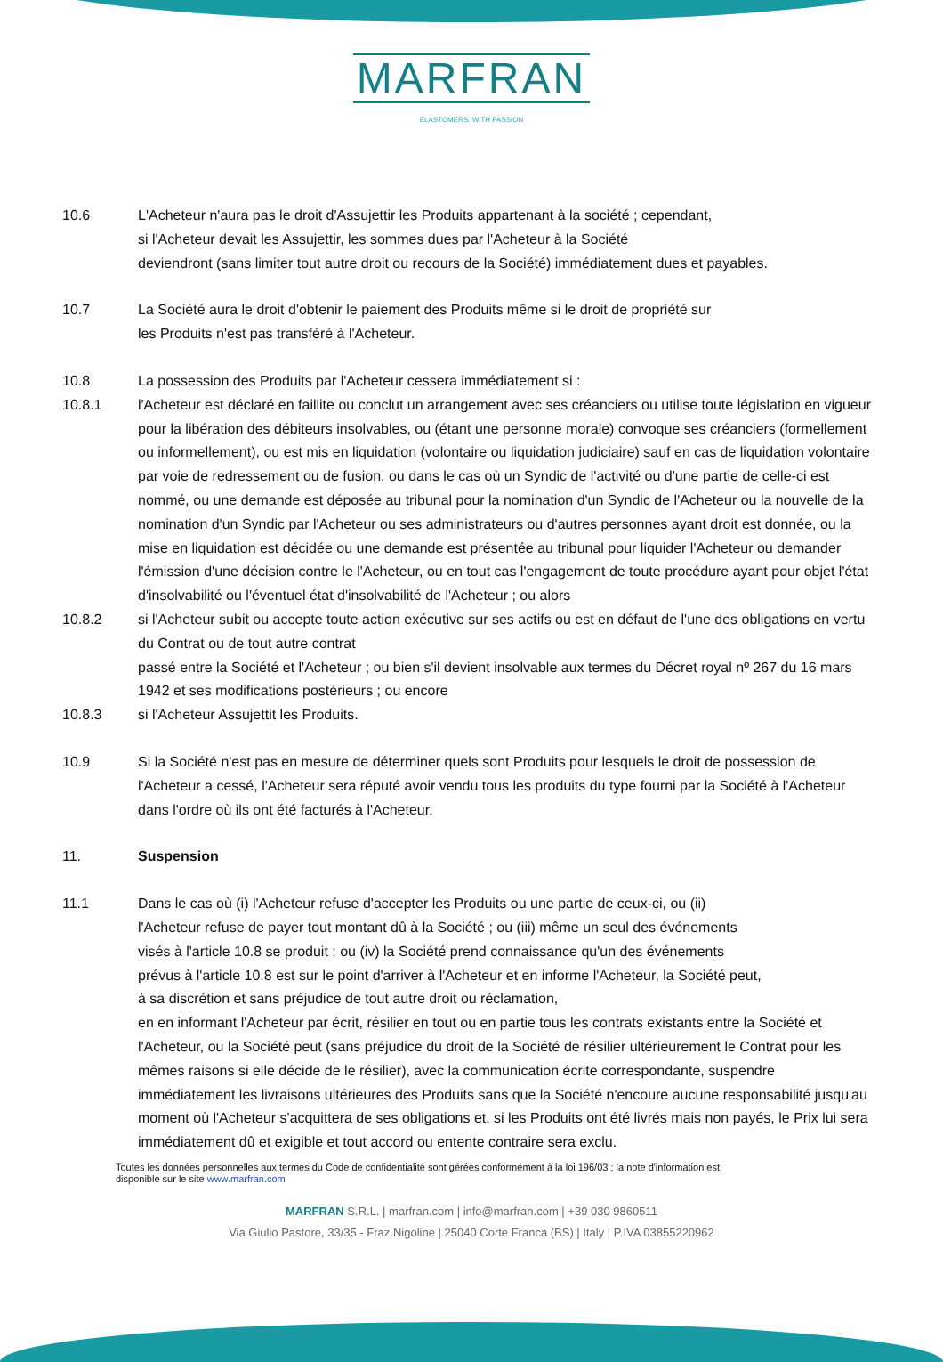MARFRAN
ELASTOMERS. WITH PASSION
10.6 L'Acheteur n'aura pas le droit d'Assujettir les Produits appartenant à la société ; cependant,
si l'Acheteur devait les Assujettir, les sommes dues par l'Acheteur à la Société
deviendront (sans limiter tout autre droit ou recours de la Société) immédiatement dues et payables.
10.7 La Société aura le droit d'obtenir le paiement des Produits même si le droit de propriété sur
les Produits n'est pas transféré à l'Acheteur.
10.8 La possession des Produits par l'Acheteur cessera immédiatement si :
10.8.1 l'Acheteur est déclaré en faillite ou conclut un arrangement avec ses créanciers ou utilise toute législation en vigueur pour la libération des débiteurs insolvables, ou (étant une personne morale) convoque ses créanciers (formellement ou informellement), ou est mis en liquidation (volontaire ou liquidation judiciaire) sauf en cas de liquidation volontaire par voie de redressement ou de fusion, ou dans le cas où un Syndic de l'activité ou d'une partie de celle-ci est nommé, ou une demande est déposée au tribunal pour la nomination d'un Syndic de l'Acheteur ou la nouvelle de la nomination d'un Syndic par l'Acheteur ou ses administrateurs ou d'autres personnes ayant droit est donnée, ou la mise en liquidation est décidée ou une demande est présentée au tribunal pour liquider l'Acheteur ou demander l'émission d'une décision contre le l'Acheteur, ou en tout cas l'engagement de toute procédure ayant pour objet l'état d'insolvabilité ou l'éventuel état d'insolvabilité de l'Acheteur ; ou alors
10.8.2 si l'Acheteur subit ou accepte toute action exécutive sur ses actifs ou est en défaut de l'une des obligations en vertu du Contrat ou de tout autre contrat
passé entre la Société et l'Acheteur ; ou bien s'il devient insolvable aux termes du Décret royal nº 267 du 16 mars 1942 et ses modifications postérieurs ; ou encore
10.8.3 si l'Acheteur Assujettit les Produits.
10.9 Si la Société n'est pas en mesure de déterminer quels sont Produits pour lesquels le droit de possession de l'Acheteur a cessé, l'Acheteur sera réputé avoir vendu tous les produits du type fourni par la Société à l'Acheteur dans l'ordre où ils ont été facturés à l'Acheteur.
11. Suspension
11.1 Dans le cas où (i) l'Acheteur refuse d'accepter les Produits ou une partie de ceux-ci, ou (ii)
l'Acheteur refuse de payer tout montant dû à la Société ; ou (iii) même un seul des événements
visés à l'article 10.8 se produit ; ou (iv) la Société prend connaissance qu'un des événements
prévus à l'article 10.8 est sur le point d'arriver à l'Acheteur et en informe l'Acheteur, la Société peut,
à sa discrétion et sans préjudice de tout autre droit ou réclamation,
en en informant l'Acheteur par écrit, résilier en tout ou en partie tous les contrats existants entre la Société et l'Acheteur, ou la Société peut (sans préjudice du droit de la Société de résilier ultérieurement le Contrat pour les mêmes raisons si elle décide de le résilier), avec la communication écrite correspondante, suspendre immédiatement les livraisons ultérieures des Produits sans que la Société n'encoure aucune responsabilité jusqu'au moment où l'Acheteur s'acquittera de ses obligations et, si les Produits ont été livrés mais non payés, le Prix lui sera immédiatement dû et exigible et tout accord ou entente contraire sera exclu.
Toutes les données personnelles aux termes du Code de confidentialité sont gérées conformément à la loi 196/03 ; la note d'information est
disponible sur le site www.marfran.com
MARFRAN S.R.L. | marfran.com | info@marfran.com | +39 030 9860511
Via Giulio Pastore, 33/35 - Fraz.Nigoline | 25040 Corte Franca (BS) | Italy | P.IVA 03855220962